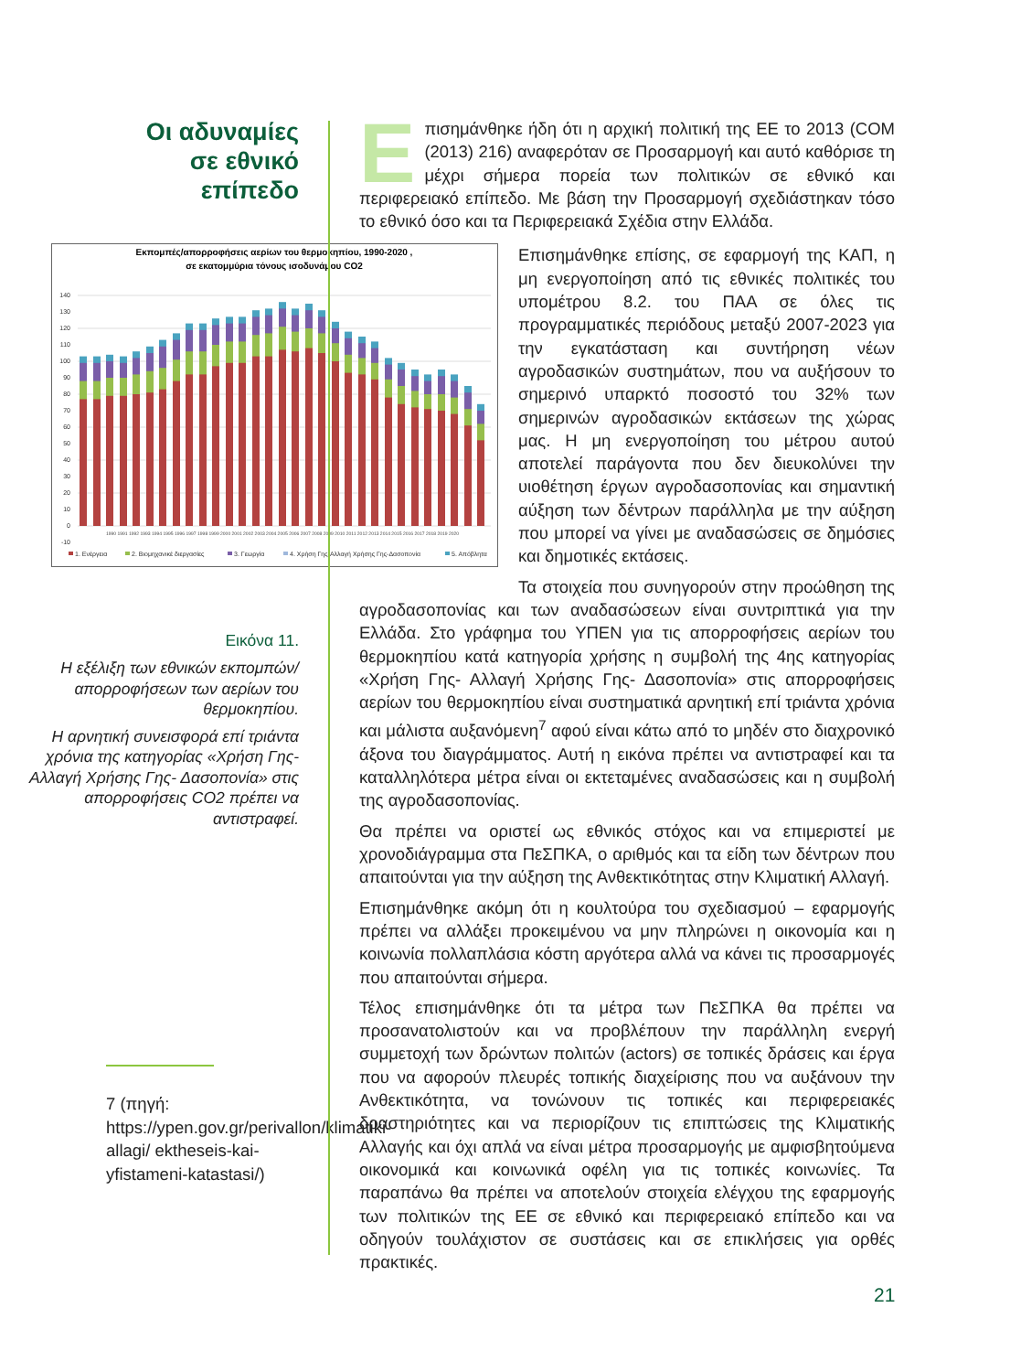Οι αδυναμίες σε εθνικό επίπεδο
Eπισημάνθηκε ήδη ότι η αρχική πολιτική της ΕΕ το 2013 (COM (2013) 216) αναφερόταν σε Προσαρμογή και αυτό καθόρισε τη μέχρι σήμερα πορεία των πολιτικών σε εθνικό και περιφερειακό επίπεδο. Με βάση την Προσαρμογή σχεδιάστηκαν τόσο το εθνικό όσο και τα Περιφερειακά Σχέδια στην Ελλάδα.
Εκπομπές/απορροφήσεις αερίων του θερμοκηπίου, 1990-2020 ,
σε εκατομμύρια τόνους ισοδυνάμου CO2
140
130
120
110
100
90
80
70
60
50
40
30
20
10
0
-10
1990 1991 1992 1993 1994 1995 1996 1997 1998 1999 2000 2001 2002 2003 2004 2005 2006 2007 2008 2009 2010 2011 2012 2013 2014 2015 2016 2017 2018 2019 2020
1. Ενέργεια
2. Βιομηχανικέ διεργασίες
3. Γεωργία
4. Χρήση Γης-Αλλαγή Χρήσης Γης-Δασοπονία
5. Απόβλητα
Επισημάνθηκε επίσης, σε εφαρμογή της ΚΑΠ, η μη ενεργοποίηση από τις εθνικές πολιτικές του υπομέτρου 8.2. του ΠΑΑ σε όλες τις προγραμματικές περιόδους μεταξύ 2007-2023 για την εγκατάσταση και συντήρηση νέων αγροδασικών συστημάτων, που να αυξήσουν το σημερινό υπαρκτό ποσοστό του 32% των σημερινών αγροδασικών εκτάσεων της χώρας μας. Η μη ενεργοποίηση του μέτρου αυτού αποτελεί παράγοντα που δεν διευκολύνει την υιοθέτηση έργων αγροδασοπονίας και σημαντική αύξηση των δέντρων παράλληλα με την αύξηση που μπορεί να γίνει με αναδασώσεις σε δημόσιες και δημοτικές εκτάσεις.
Εικόνα 11.
Η εξέλιξη των εθνικών εκπομπών/ απορροφήσεων των αερίων του θερμοκηπίου.
Η αρνητική συνεισφορά επί τριάντα χρόνια της κατηγορίας «Χρήση Γης- Αλλαγή Χρήσης Γης- Δασοπονία» στις απορροφήσεις CO2 πρέπει να αντιστραφεί.
7 (πηγή: https://ypen.gov.gr/perivallon/klimatiki-allagi/ ektheseis-kai-yfistameni-katastasi/)
Τα στοιχεία που συνηγορούν στην προώθηση της αγροδασοπονίας και των αναδασώσεων είναι συντριπτικά για την Ελλάδα. Στο γράφημα του ΥΠΕΝ για τις απορροφήσεις αερίων του θερμοκηπίου κατά κατηγορία χρήσης η συμβολή της 4ης κατηγορίας «Χρήση Γης- Αλλαγή Χρήσης Γης- Δασοπονία» στις απορροφήσεις αερίων του θερμοκηπίου είναι συστηματικά αρνητική επί τριάντα χρόνια και μάλιστα αυξανόμενη<sup>7</sup> αφού είναι κάτω από το μηδέν στο διαχρονικό άξονα του διαγράμματος. Αυτή η εικόνα πρέπει να αντιστραφεί και τα καταλληλότερα μέτρα είναι οι εκτεταμένες αναδασώσεις και η συμβολή της αγροδασοπονίας.
Θα πρέπει να οριστεί ως εθνικός στόχος και να επιμεριστεί με χρονοδιάγραμμα στα ΠεΣΠΚΑ, ο αριθμός και τα είδη των δέντρων που απαιτούνται για την αύξηση της Ανθεκτικότητας στην Κλιματική Αλλαγή.
Επισημάνθηκε ακόμη ότι η κουλτούρα του σχεδιασμού – εφαρμογής πρέπει να αλλάξει προκειμένου να μην πληρώνει η οικονομία και η κοινωνία πολλαπλάσια κόστη αργότερα αλλά να κάνει τις προσαρμογές που απαιτούνται σήμερα.
Τέλος επισημάνθηκε ότι τα μέτρα των ΠεΣΠΚΑ θα πρέπει να προσανατολιστούν και να προβλέπουν την παράλληλη ενεργή συμμετοχή των δρώντων πολιτών (actors) σε τοπικές δράσεις και έργα που να αφορούν πλευρές τοπικής διαχείρισης που να αυξάνουν την Ανθεκτικότητα, να τονώνουν τις τοπικές και περιφερειακές δραστηριότητες και να περιορίζουν τις επιπτώσεις της Κλιματικής Αλλαγής και όχι απλά να είναι μέτρα προσαρμογής με αμφισβητούμενα οικονομικά και κοινωνικά οφέλη για τις τοπικές κοινωνίες. Τα παραπάνω θα πρέπει να αποτελούν στοιχεία ελέγχου της εφαρμογής των πολιτικών της ΕΕ σε εθνικό και περιφερειακό επίπεδο και να οδηγούν τουλάχιστον σε συστάσεις και σε επικλήσεις για ορθές πρακτικές.
21